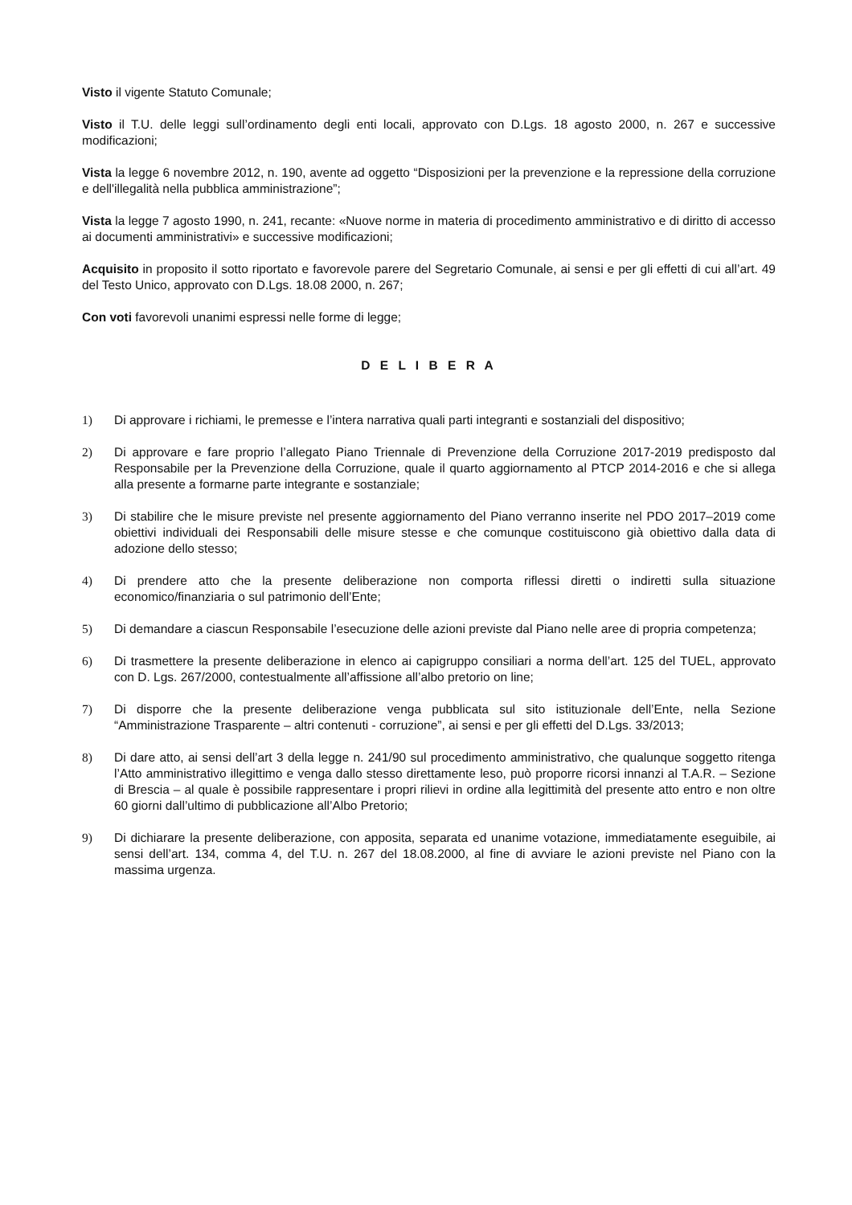Visto il vigente Statuto Comunale;
Visto il T.U. delle leggi sull’ordinamento degli enti locali, approvato con D.Lgs. 18 agosto 2000, n. 267 e successive modificazioni;
Vista la legge 6 novembre 2012, n. 190, avente ad oggetto “Disposizioni per la prevenzione e la repressione della corruzione e dell'illegalità nella pubblica amministrazione”;
Vista la legge 7 agosto 1990, n. 241, recante: «Nuove norme in materia di procedimento amministrativo e di diritto di accesso ai documenti amministrativi» e successive modificazioni;
Acquisito in proposito il sotto riportato e favorevole parere del Segretario Comunale, ai sensi e per gli effetti di cui all’art. 49 del Testo Unico, approvato con D.Lgs. 18.08 2000, n. 267;
Con voti favorevoli unanimi espressi nelle forme di legge;
D E L I B E R A
1) Di approvare i richiami, le premesse e l’intera narrativa quali parti integranti e sostanziali del dispositivo;
2) Di approvare e fare proprio l’allegato Piano Triennale di Prevenzione della Corruzione 2017-2019 predisposto dal Responsabile per la Prevenzione della Corruzione, quale il quarto aggiornamento al PTCP 2014-2016 e che si allega alla presente a formarne parte integrante e sostanziale;
3) Di stabilire che le misure previste nel presente aggiornamento del Piano verranno inserite nel PDO 2017–2019 come obiettivi individuali dei Responsabili delle misure stesse e che comunque costituiscono già obiettivo dalla data di adozione dello stesso;
4) Di prendere atto che la presente deliberazione non comporta riflessi diretti o indiretti sulla situazione economico/finanziaria o sul patrimonio dell’Ente;
5) Di demandare a ciascun Responsabile l’esecuzione delle azioni previste dal Piano nelle aree di propria competenza;
6) Di trasmettere la presente deliberazione in elenco ai capigruppo consiliari a norma dell’art. 125 del TUEL, approvato con D. Lgs. 267/2000, contestualmente all’affissione all’albo pretorio on line;
7) Di disporre che la presente deliberazione venga pubblicata sul sito istituzionale dell’Ente, nella Sezione “Amministrazione Trasparente – altri contenuti - corruzione”, ai sensi e per gli effetti del D.Lgs. 33/2013;
8) Di dare atto, ai sensi dell’art 3 della legge n. 241/90 sul procedimento amministrativo, che qualunque soggetto ritenga l’Atto amministrativo illegittimo e venga dallo stesso direttamente leso, può proporre ricorsi innanzi al T.A.R. – Sezione di Brescia – al quale è possibile rappresentare i propri rilievi in ordine alla legittimità del presente atto entro e non oltre 60 giorni dall’ultimo di pubblicazione all’Albo Pretorio;
9) Di dichiarare la presente deliberazione, con apposita, separata ed unanime votazione, immediatamente eseguibile, ai sensi dell’art. 134, comma 4, del T.U. n. 267 del 18.08.2000, al fine di avviare le azioni previste nel Piano con la massima urgenza.